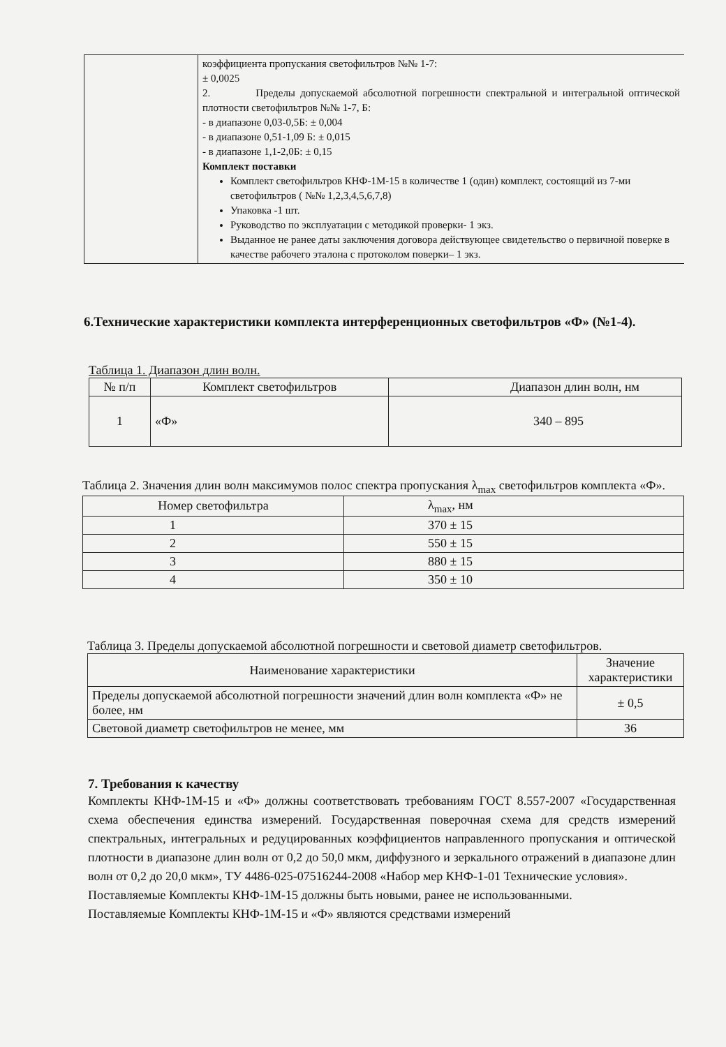| | коэффициента пропускания светофильтров №№ 1-7: ± 0,0025 2. Пределы допускаемой абсолютной погрешности спектральной и интегральной оптической плотности светофильтров №№ 1-7, Б: - в диапазоне 0,03-0,5Б: ± 0,004 - в диапазоне 0,51-1,09 Б: ± 0,015 - в диапазоне 1,1-2,0Б: ± 0,15 Комплект поставки Комплект светофильтров КНФ-1М-15 в количестве 1 (один) комплект, состоящий из 7-ми светофильтров ( №№ 1,2,3,4,5,6,7,8) Упаковка -1 шт. Руководство по эксплуатации с методикой проверки- 1 экз. Выданное не ранее даты заключения договора действующее свидетельство о первичной поверке в качестве рабочего эталона с протоколом поверки– 1 экз. |
6.Технические характеристики комплекта интерференционных светофильтров «Ф» (№1-4).
Таблица 1. Диапазон длин волн.
| № п/п | Комплект светофильтров | Диапазон длин волн, нм |
| 1 | «Ф» | 340 – 895 |
Таблица 2. Значения длин волн максимумов полос спектра пропускания λ<sub>max</sub> светофильтров комплекта «Ф».
| Номер светофильтра | λ<sub>max</sub>, нм |
| 1 | 370 ± 15 |
| 2 | 550 ± 15 |
| 3 | 880 ± 15 |
| 4 | 350 ± 10 |
Таблица 3. Пределы допускаемой абсолютной погрешности и световой диаметр светофильтров.
| Наименование характеристики | Значение характеристики |
| Пределы допускаемой абсолютной погрешности значений длин волн комплекта «Ф» не более, нм | ± 0,5 |
| Световой диаметр светофильтров не менее, мм | 36 |
7. Требования к качеству
Комплекты КНФ-1М-15 и «Ф» должны соответствовать требованиям ГОСТ 8.557-2007 «Государственная схема обеспечения единства измерений. Государственная поверочная схема для средств измерений спектральных, интегральных и редуцированных коэффициентов направленного пропускания и оптической плотности в диапазоне длин волн от 0,2 до 50,0 мкм, диффузного и зеркального отражений в диапазоне длин волн от 0,2 до 20,0 мкм», ТУ 4486-025-07516244-2008 «Набор мер КНФ-1-01 Технические условия».
Поставляемые Комплекты КНФ-1М-15 должны быть новыми, ранее не использованными.
Поставляемые Комплекты КНФ-1М-15 и «Ф» являются средствами измерений